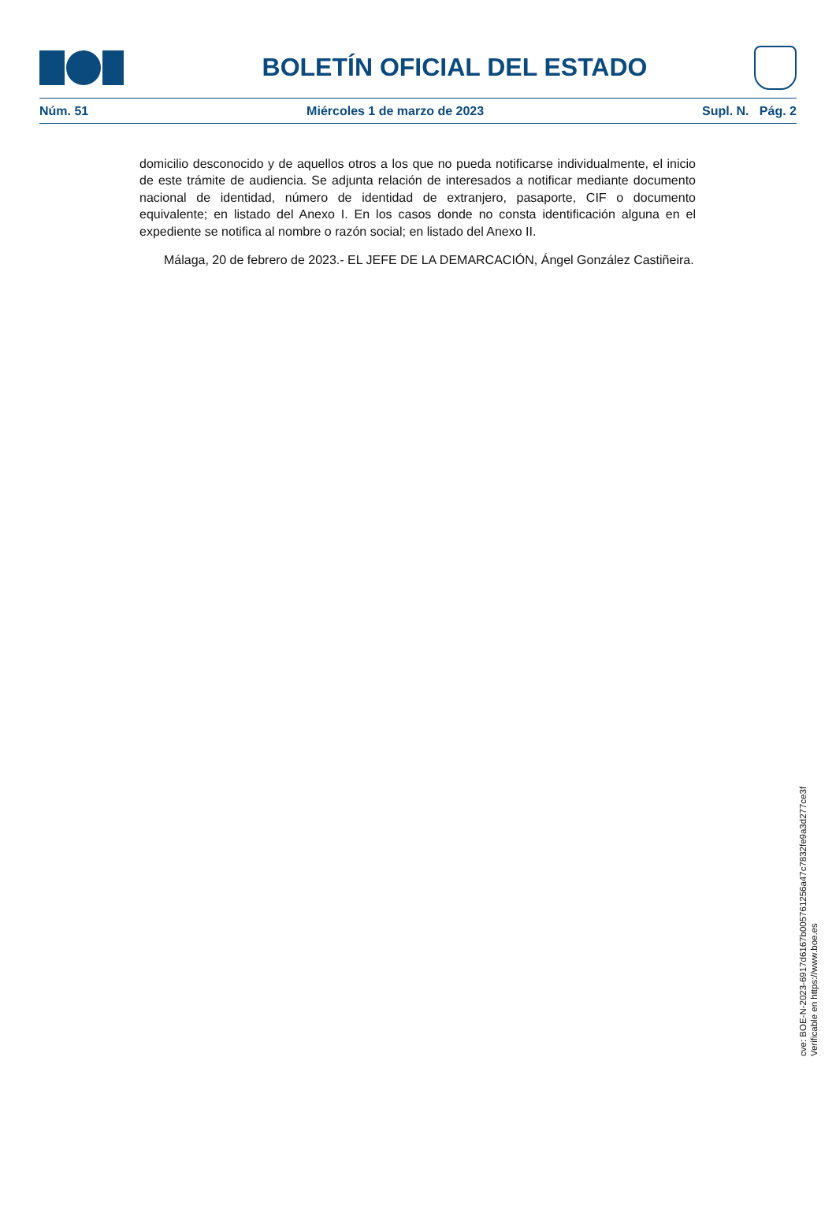BOLETÍN OFICIAL DEL ESTADO
Núm. 51 Miércoles 1 de marzo de 2023 Supl. N. Pág. 2
domicilio desconocido y de aquellos otros a los que no pueda notificarse individualmente, el inicio de este trámite de audiencia. Se adjunta relación de interesados a notificar mediante documento nacional de identidad, número de identidad de extranjero, pasaporte, CIF o documento equivalente; en listado del Anexo I. En los casos donde no consta identificación alguna en el expediente se notifica al nombre o razón social; en listado del Anexo II.
Málaga, 20 de febrero de 2023.- EL JEFE DE LA DEMARCACIÓN, Ángel González Castiñeira.
cve: BOE-N-2023-6917d6167b005761256a47c7832fe9a3d277ce3f
Verificable en https://www.boe.es